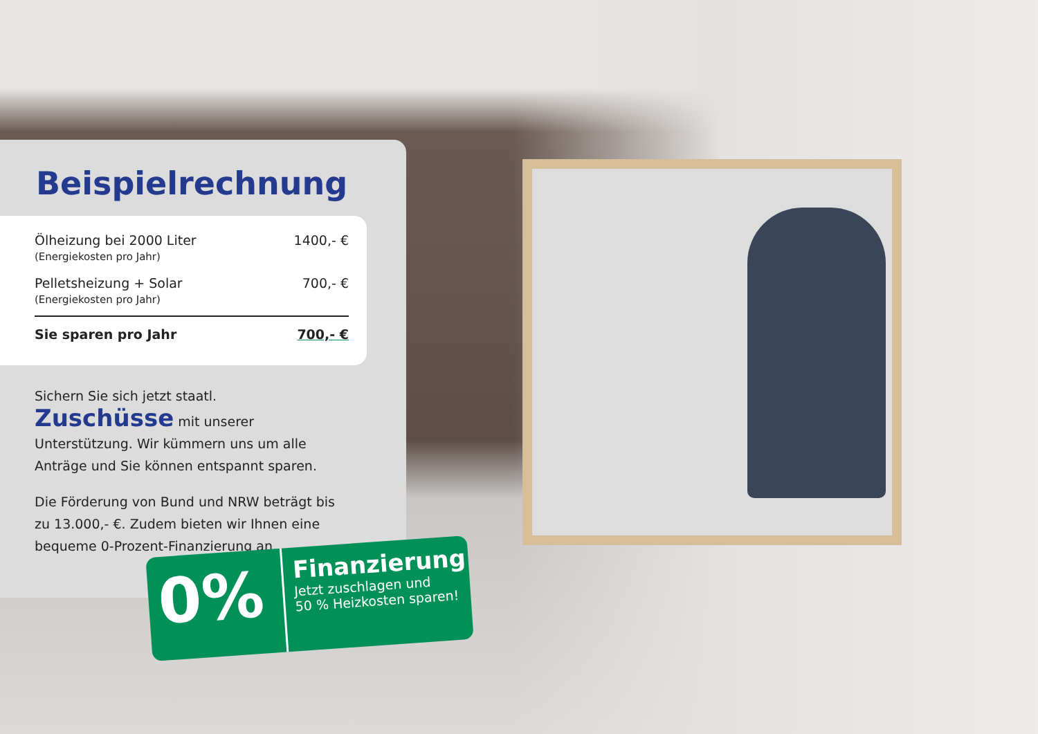Beispielrechnung
| Ölheizung bei 2000 Liter (Energiekosten pro Jahr) | 1400,- € |
| Pelletsheizung + Solar (Energiekosten pro Jahr) | 700,- € |
| Sie sparen pro Jahr | 700,- € |
Sichern Sie sich jetzt staatl. Zuschüsse mit unserer Unterstützung. Wir kümmern uns um alle Anträge und Sie können entspannt sparen.
Die Förderung von Bund und NRW beträgt bis zu 13.000,- €. Zudem bieten wir Ihnen eine bequeme 0-Prozent-Finanzierung an.
0%
Finanzierung
Jetzt zuschlagen und
50 % Heizkosten sparen!